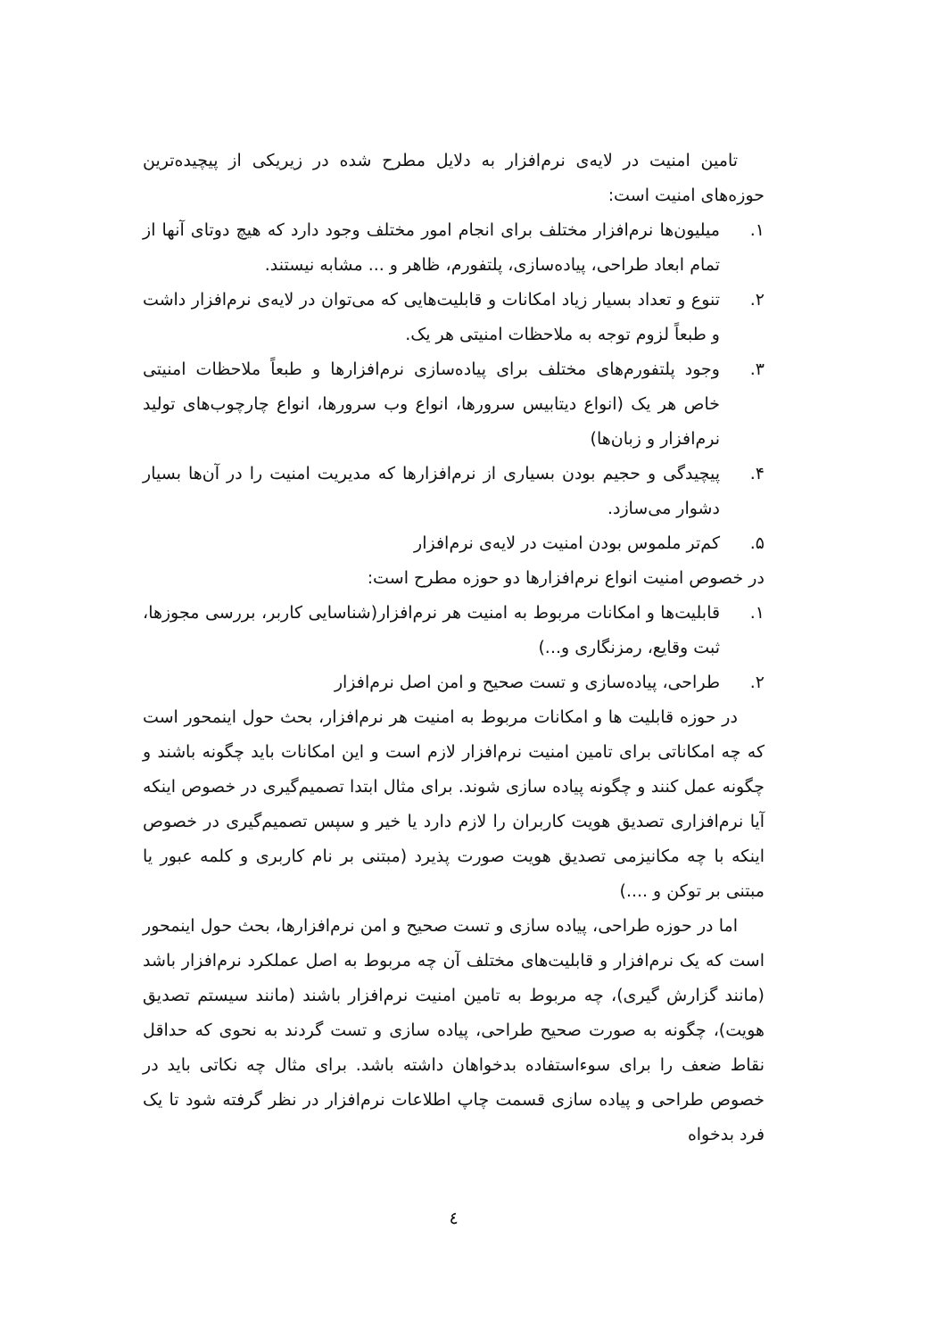تامین امنیت در لایه‌ی نرم‌افزار به دلایل مطرح شده در زیریکی از پیچیده‌ترین حوزه‌های امنیت است:
۱. میلیون‌ها نرم‌افزار مختلف برای انجام امور مختلف وجود دارد که هیچ دوتای آنها از تمام ابعاد طراحی، پیاده‌سازی، پلتفورم، ظاهر و ... مشابه نیستند.
۲. تنوع و تعداد بسیار زیاد امکانات و قابلیت‌هایی که می‌توان در لایه‌ی نرم‌افزار داشت و طبعاً لزوم توجه به ملاحظات امنیتی هر یک.
۳. وجود پلتفورم‌های مختلف برای پیاده‌سازی نرم‌افزارها و طبعاً ملاحظات امنیتی خاص هر یک (انواع دیتابیس سرورها، انواع وب سرورها، انواع چارچوب‌های تولید نرم‌افزار و زبان‌ها)
۴. پیچیدگی و حجیم بودن بسیاری از نرم‌افزارها که مدیریت امنیت را در آن‌ها بسیار دشوار می‌سازد.
۵. کم‌تر ملموس بودن امنیت در لایه‌ی نرم‌افزار
در خصوص امنیت انواع نرم‌افزارها دو حوزه مطرح است:
۱. قابلیت‌ها و امکانات مربوط به امنیت هر نرم‌افزار(شناسایی کاربر، بررسی مجوزها، ثبت وقایع، رمزنگاری و...)
۲. طراحی، پیاده‌سازی و تست صحیح و امن اصل نرم‌افزار
در حوزه قابلیت ها و امکانات مربوط به امنیت هر نرم‌افزار، بحث حول اینمحور است که چه امکاناتی برای تامین امنیت نرم‌افزار لازم است و این امکانات باید چگونه باشند و چگونه عمل کنند و چگونه پیاده سازی شوند. برای مثال ابتدا تصمیم‌گیری در خصوص اینکه آیا نرم‌افزاری تصدیق هویت کاربران را لازم دارد یا خیر و سپس تصمیم‌گیری در خصوص اینکه با چه مکانیزمی تصدیق هویت صورت پذیرد (مبتنی بر نام کاربری و کلمه عبور یا مبتنی بر توکن و ....)
اما در حوزه طراحی، پیاده سازی و تست صحیح و امن نرم‌افزارها، بحث حول اینمحور است که یک نرم‌افزار و قابلیت‌های مختلف آن چه مربوط به اصل عملکرد نرم‌افزار باشد (مانند گزارش گیری)، چه مربوط به تامین امنیت نرم‌افزار باشند (مانند سیستم تصدیق هویت)، چگونه به صورت صحیح طراحی، پیاده سازی و تست گردند به نحوی که حداقل نقاط ضعف را برای سوءاستفاده بدخواهان داشته باشد. برای مثال چه نکاتی باید در خصوص طراحی و پیاده سازی قسمت چاپ اطلاعات نرم‌افزار در نظر گرفته شود تا یک فرد بدخواه
٤